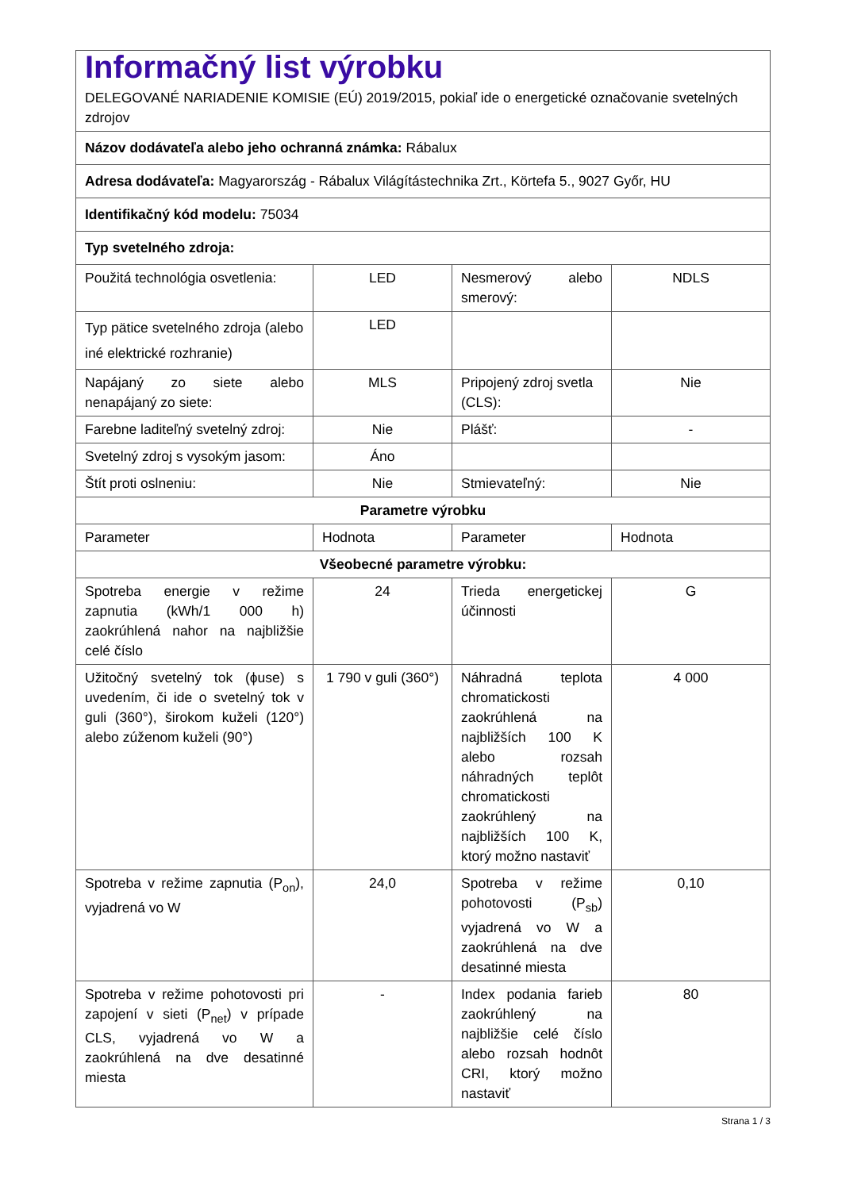| Informačný list výrobku DELEGOVANÉ NARIADENIE KOMISIE (EÚ) 2019/2015, pokiaľ ide o energetické označovanie svetelných zdrojov | | | |
| Názov dodávateľa alebo jeho ochranná známka: Rábalux | | | |
| Adresa dodávateľa: Magyarország - Rábalux Világítástechnika Zrt., Körtefa 5., 9027 Győr, HU | | | |
| Identifikačný kód modelu: 75034 | | | |
| Typ svetelného zdroja: | | | |
| Použitá technológia osvetlenia: | LED | Nesmerový alebo smerový: | NDLS |
| Typ pätice svetelného zdroja (alebo iné elektrické rozhranie) | LED | | |
| Napájaný zo siete alebo nenapájaný zo siete: | MLS | Pripojený zdroj svetla (CLS): | Nie |
| Farebne laditeľný svetelný zdroj: | Nie | Plášť: | - |
| Svetelný zdroj s vysokým jasom: | Áno | | |
| Štít proti oslneniu: | Nie | Stmievateľný: | Nie |
| Parametre výrobku | | | |
| Parameter | Hodnota | Parameter | Hodnota |
| Všeobecné parametre výrobku: | | | |
| Spotreba energie v režime zapnutia (kWh/1 000 h) zaokrúhlená nahor na najbližšie celé číslo | 24 | Trieda energetickej účinnosti | G |
| Užitočný svetelný tok (ɸuse) s uvedením, či ide o svetelný tok v guli (360°), širokom kuželi (120°) alebo zúženom kuželi (90°) | 1 790 v guli (360°) | Náhradná teplota chromatickosti zaokrúhlená na najbližších 100 K alebo rozsah náhradných teplôt chromatickosti zaokrúhlený na najbližších 100 K, ktorý možno nastaviť | 4 000 |
| Spotreba v režime zapnutia (P<sub>on</sub>), vyjadrená vo W | 24,0 | Spotreba v režime pohotovosti (P<sub>sb</sub>) vyjadrená vo W a zaokrúhlená na dve desatinné miesta | 0,10 |
| Spotreba v režime pohotovosti pri zapojení v sieti (P<sub>net</sub>) v prípade CLS, vyjadrená vo W a zaokrúhlená na dve desatinné miesta | - | Index podania farieb zaokrúhlený na najbližšie celé číslo alebo rozsah hodnôt CRI, ktorý možno nastaviť | 80 |
Strana 1 / 3